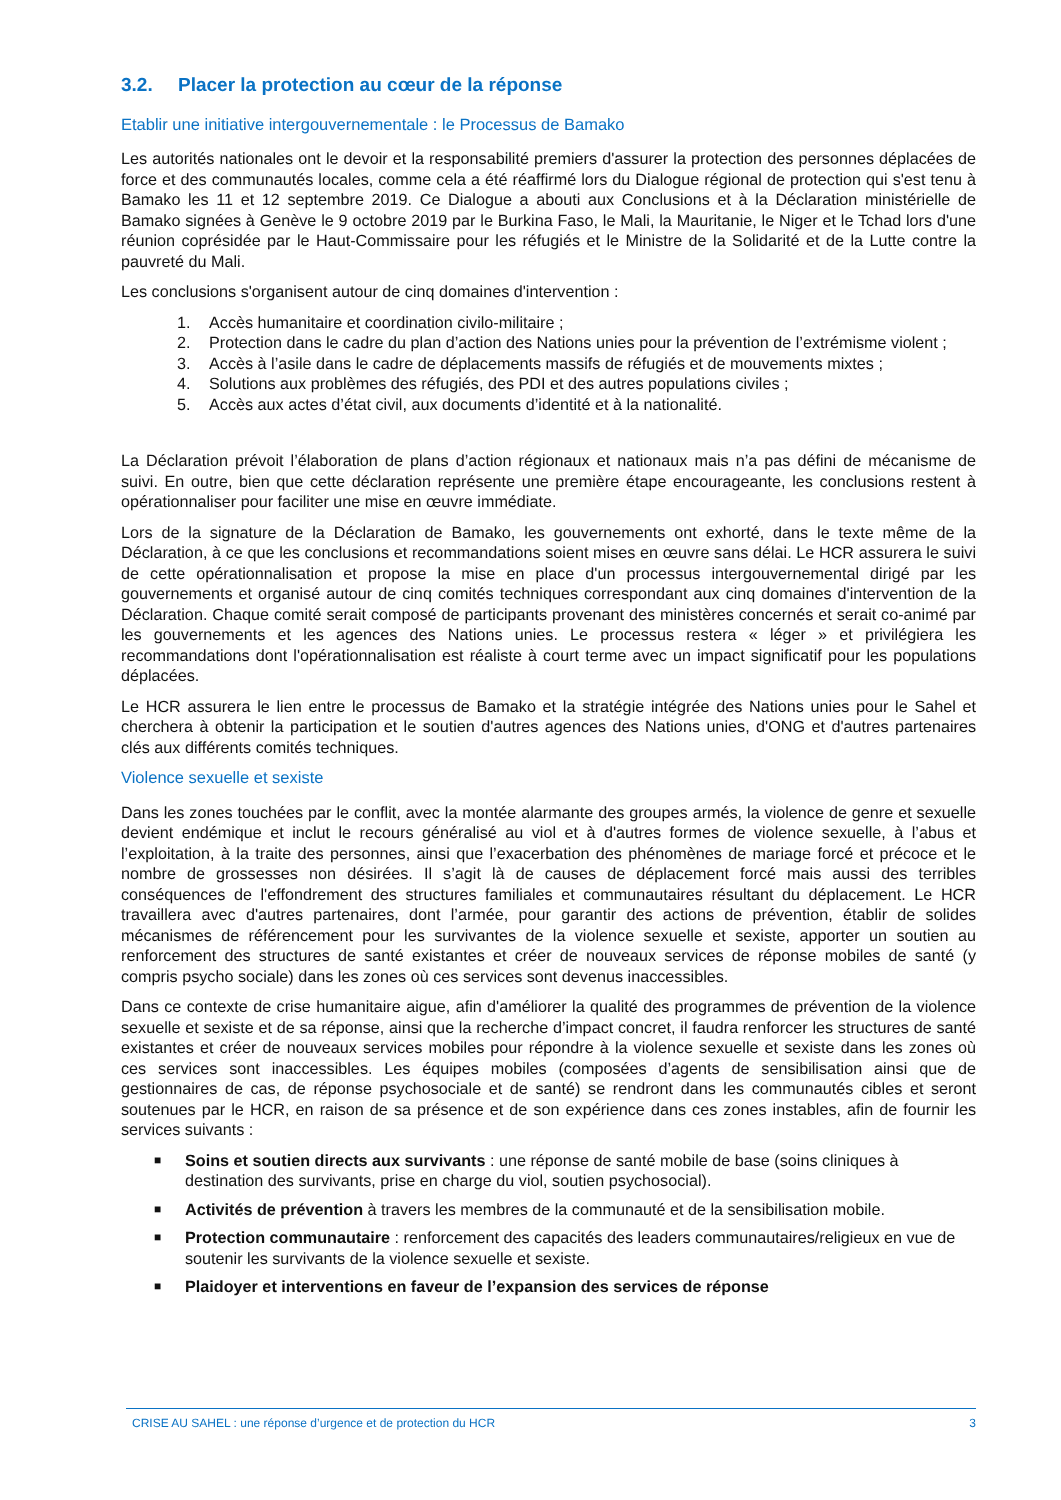3.2. Placer la protection au cœur de la réponse
Etablir une initiative intergouvernementale : le Processus de Bamako
Les autorités nationales ont le devoir et la responsabilité premiers d'assurer la protection des personnes déplacées de force et des communautés locales, comme cela a été réaffirmé lors du Dialogue régional de protection qui s'est tenu à Bamako les 11 et 12 septembre 2019. Ce Dialogue a abouti aux Conclusions et à la Déclaration ministérielle de Bamako signées à Genève le 9 octobre 2019 par le Burkina Faso, le Mali, la Mauritanie, le Niger et le Tchad lors d'une réunion coprésidée par le Haut-Commissaire pour les réfugiés et le Ministre de la Solidarité et de la Lutte contre la pauvreté du Mali.
Les conclusions s'organisent autour de cinq domaines d'intervention :
1. Accès humanitaire et coordination civilo-militaire ;
2. Protection dans le cadre du plan d’action des Nations unies pour la prévention de l’extrémisme violent ;
3. Accès à l’asile dans le cadre de déplacements massifs de réfugiés et de mouvements mixtes ;
4. Solutions aux problèmes des réfugiés, des PDI et des autres populations civiles ;
5. Accès aux actes d’état civil, aux documents d’identité et à la nationalité.
La Déclaration prévoit l’élaboration de plans d’action régionaux et nationaux mais n’a pas défini de mécanisme de suivi. En outre, bien que cette déclaration représente une première étape encourageante, les conclusions restent à opérationnaliser pour faciliter une mise en œuvre immédiate.
Lors de la signature de la Déclaration de Bamako, les gouvernements ont exhorté, dans le texte même de la Déclaration, à ce que les conclusions et recommandations soient mises en œuvre sans délai. Le HCR assurera le suivi de cette opérationnalisation et propose la mise en place d'un processus intergouvernemental dirigé par les gouvernements et organisé autour de cinq comités techniques correspondant aux cinq domaines d'intervention de la Déclaration. Chaque comité serait composé de participants provenant des ministères concernés et serait co-animé par les gouvernements et les agences des Nations unies. Le processus restera « léger » et privilégiera les recommandations dont l'opérationnalisation est réaliste à court terme avec un impact significatif pour les populations déplacées.
Le HCR assurera le lien entre le processus de Bamako et la stratégie intégrée des Nations unies pour le Sahel et cherchera à obtenir la participation et le soutien d'autres agences des Nations unies, d'ONG et d'autres partenaires clés aux différents comités techniques.
Violence sexuelle et sexiste
Dans les zones touchées par le conflit, avec la montée alarmante des groupes armés, la violence de genre et sexuelle devient endémique et inclut le recours généralisé au viol et à d'autres formes de violence sexuelle, à l’abus et l’exploitation, à la traite des personnes, ainsi que l’exacerbation des phénomènes de mariage forcé et précoce et le nombre de grossesses non désirées. Il s’agit là de causes de déplacement forcé mais aussi des terribles conséquences de l'effondrement des structures familiales et communautaires résultant du déplacement. Le HCR travaillera avec d'autres partenaires, dont l’armée, pour garantir des actions de prévention, établir de solides mécanismes de référencement pour les survivantes de la violence sexuelle et sexiste, apporter un soutien au renforcement des structures de santé existantes et créer de nouveaux services de réponse mobiles de santé (y compris psycho sociale) dans les zones où ces services sont devenus inaccessibles.
Dans ce contexte de crise humanitaire aigue, afin d'améliorer la qualité des programmes de prévention de la violence sexuelle et sexiste et de sa réponse, ainsi que la recherche d’impact concret, il faudra renforcer les structures de santé existantes et créer de nouveaux services mobiles pour répondre à la violence sexuelle et sexiste dans les zones où ces services sont inaccessibles. Les équipes mobiles (composées d’agents de sensibilisation ainsi que de gestionnaires de cas, de réponse psychosociale et de santé) se rendront dans les communautés cibles et seront soutenues par le HCR, en raison de sa présence et de son expérience dans ces zones instables, afin de fournir les services suivants :
■ Soins et soutien directs aux survivants : une réponse de santé mobile de base (soins cliniques à destination des survivants, prise en charge du viol, soutien psychosocial).
■ Activités de prévention à travers les membres de la communauté et de la sensibilisation mobile.
■ Protection communautaire : renforcement des capacités des leaders communautaires/religieux en vue de soutenir les survivants de la violence sexuelle et sexiste.
■ Plaidoyer et interventions en faveur de l’expansion des services de réponse
CRISE AU SAHEL : une réponse d’urgence et de protection du HCR 3